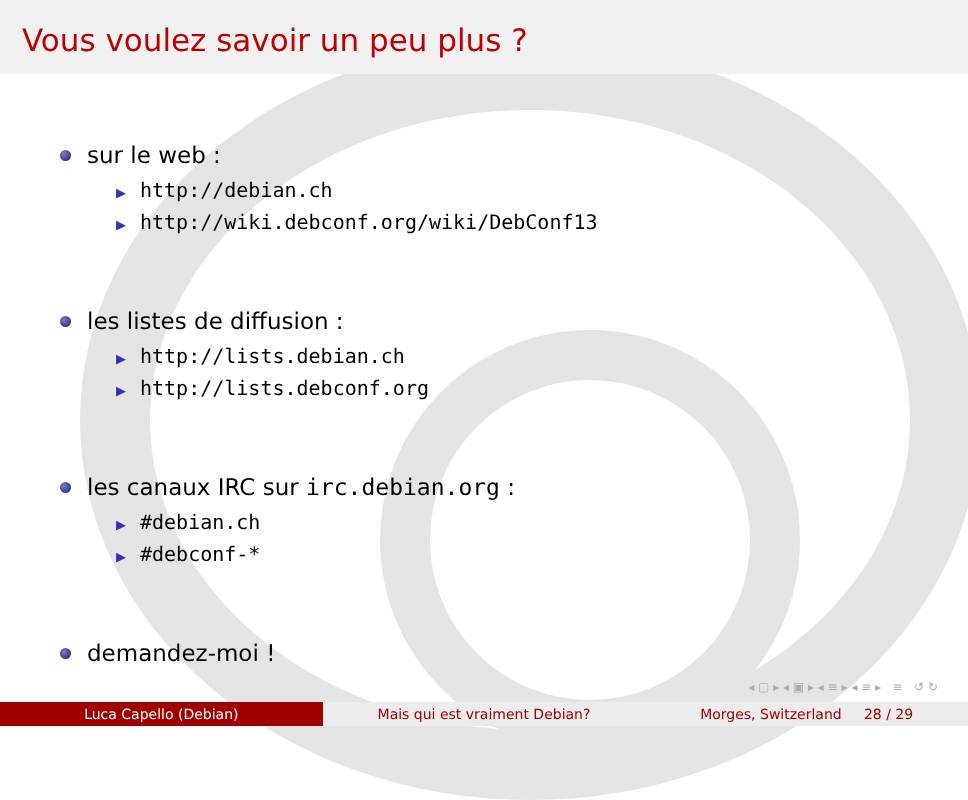Vous voulez savoir un peu plus ?
sur le web :
▶ http://debian.ch
▶ http://wiki.debconf.org/wiki/DebConf13
les listes de diffusion :
▶ http://lists.debian.ch
▶ http://lists.debconf.org
les canaux IRC sur irc.debian.org :
▶ #debian.ch
▶ #debconf-*
demandez-moi !
◂ ▢ ▸ ◂ ▣ ▸ ◂ ≡ ▸ ◂ ≡ ▸ ≡ ↺ ↻
Luca Capello (Debian) Mais qui est vraiment Debian? Morges, Switzerland 28 / 29